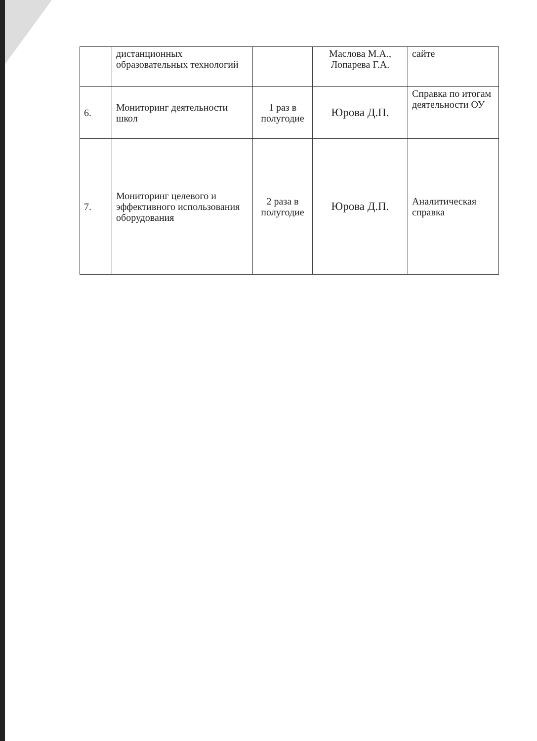| | дистанционных образовательных технологий | | Маслова М.А., Лопарева Г.А. | сайте |
| 6. | Мониторинг деятельности школ | 1 раз в полугодие | Юрова Д.П. | Справка по итогам деятельности ОУ |
| 7. | Мониторинг целевого и эффективного использования оборудования | 2 раза в полугодие | Юрова Д.П. | Аналитическая справка |